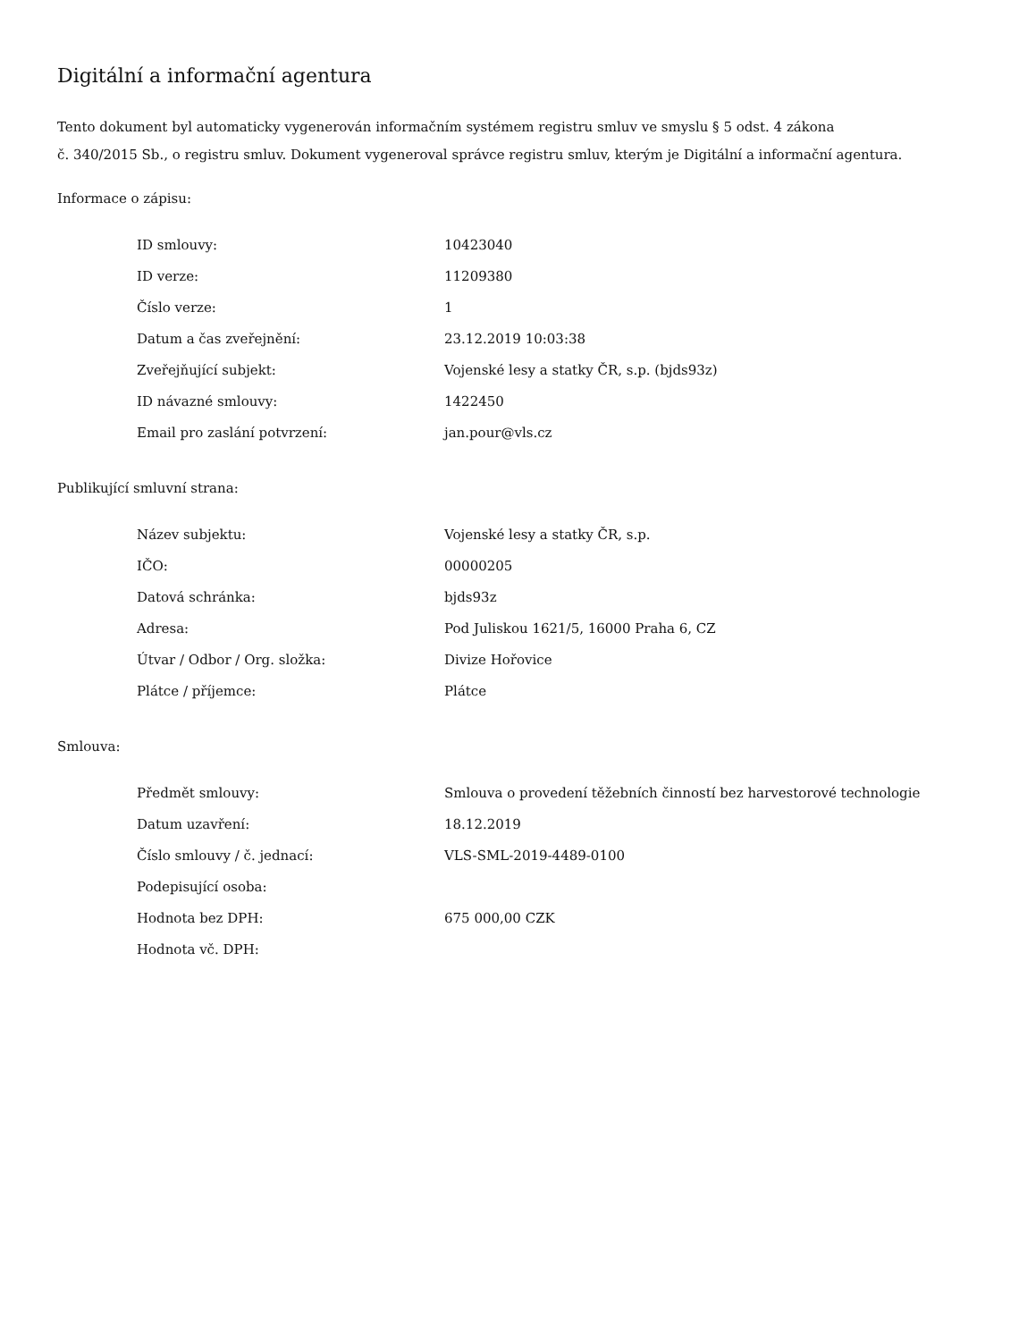Digitální a informační agentura
Tento dokument byl automaticky vygenerován informačním systémem registru smluv ve smyslu § 5 odst. 4 zákona
č. 340/2015 Sb., o registru smluv. Dokument vygeneroval správce registru smluv, kterým je Digitální a informační agentura.
Informace o zápisu:
| ID smlouvy: | 10423040 |
| ID verze: | 11209380 |
| Číslo verze: | 1 |
| Datum a čas zveřejnění: | 23.12.2019 10:03:38 |
| Zveřejňující subjekt: | Vojenské lesy a statky ČR, s.p. (bjds93z) |
| ID návazné smlouvy: | 1422450 |
| Email pro zaslání potvrzení: | jan.pour@vls.cz |
Publikující smluvní strana:
| Název subjektu: | Vojenské lesy a statky ČR, s.p. |
| IČO: | 00000205 |
| Datová schránka: | bjds93z |
| Adresa: | Pod Juliskou 1621/5, 16000 Praha 6, CZ |
| Útvar / Odbor / Org. složka: | Divize Hořovice |
| Plátce / příjemce: | Plátce |
Smlouva:
| Předmět smlouvy: | Smlouva o provedení těžebních činností bez harvestorové technologie |
| Datum uzavření: | 18.12.2019 |
| Číslo smlouvy / č. jednací: | VLS-SML-2019-4489-0100 |
| Podepisující osoba: | |
| Hodnota bez DPH: | 675 000,00 CZK |
| Hodnota vč. DPH: | |